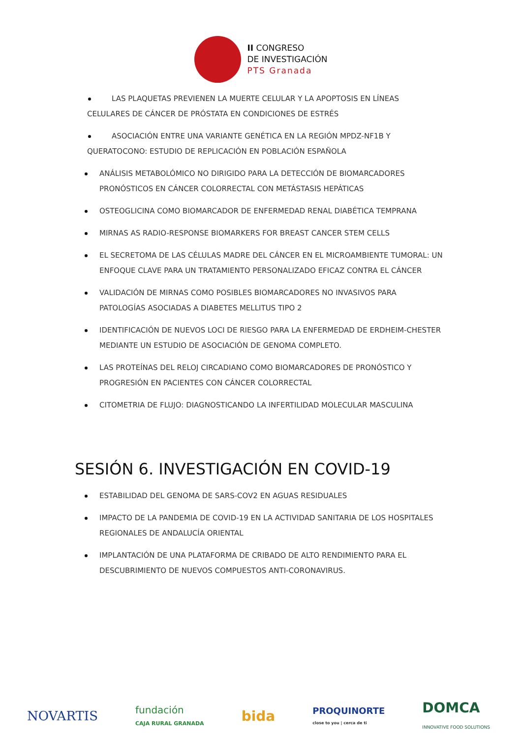II CONGRESO
DE INVESTIGACIÓN
PTS Granada
LAS PLAQUETAS PREVIENEN LA MUERTE CELULAR Y LA APOPTOSIS EN LÍNEAS CELULARES DE CÁNCER DE PRÓSTATA EN CONDICIONES DE ESTRÉS
ASOCIACIÓN ENTRE UNA VARIANTE GENÉTICA EN LA REGIÓN MPDZ-NF1B Y QUERATOCONO: ESTUDIO DE REPLICACIÓN EN POBLACIÓN ESPAÑOLA
ANÁLISIS METABOLÓMICO NO DIRIGIDO PARA LA DETECCIÓN DE BIOMARCADORES PRONÓSTICOS EN CÁNCER COLORRECTAL CON METÁSTASIS HEPÁTICAS
OSTEOGLICINA COMO BIOMARCADOR DE ENFERMEDAD RENAL DIABÉTICA TEMPRANA
MIRNAS AS RADIO-RESPONSE BIOMARKERS FOR BREAST CANCER STEM CELLS
EL SECRETOMA DE LAS CÉLULAS MADRE DEL CÁNCER EN EL MICROAMBIENTE TUMORAL: UN ENFOQUE CLAVE PARA UN TRATAMIENTO PERSONALIZADO EFICAZ CONTRA EL CÁNCER
VALIDACIÓN DE MIRNAS COMO POSIBLES BIOMARCADORES NO INVASIVOS PARA PATOLOGÍAS ASOCIADAS A DIABETES MELLITUS TIPO 2
IDENTIFICACIÓN DE NUEVOS LOCI DE RIESGO PARA LA ENFERMEDAD DE ERDHEIM-CHESTER MEDIANTE UN ESTUDIO DE ASOCIACIÓN DE GENOMA COMPLETO.
LAS PROTEÍNAS DEL RELOJ CIRCADIANO COMO BIOMARCADORES DE PRONÓSTICO Y PROGRESIÓN EN PACIENTES CON CÁNCER COLORRECTAL
CITOMETRIA DE FLUJO: DIAGNOSTICANDO LA INFERTILIDAD MOLECULAR MASCULINA
SESIÓN 6. INVESTIGACIÓN EN COVID-19
ESTABILIDAD DEL GENOMA DE SARS-COV2 EN AGUAS RESIDUALES
IMPACTO DE LA PANDEMIA DE COVID-19 EN LA ACTIVIDAD SANITARIA DE LOS HOSPITALES REGIONALES DE ANDALUCÍA ORIENTAL
IMPLANTACIÓN DE UNA PLATAFORMA DE CRIBADO DE ALTO RENDIMIENTO PARA EL DESCUBRIMIENTO DE NUEVOS COMPUESTOS ANTI-CORONAVIRUS.
NOVARTIS fundación
CAJA RURAL GRANADA bida PROQUINORTE
close to you | cerca de ti DOMCA
INNOVATIVE FOOD SOLUTIONS